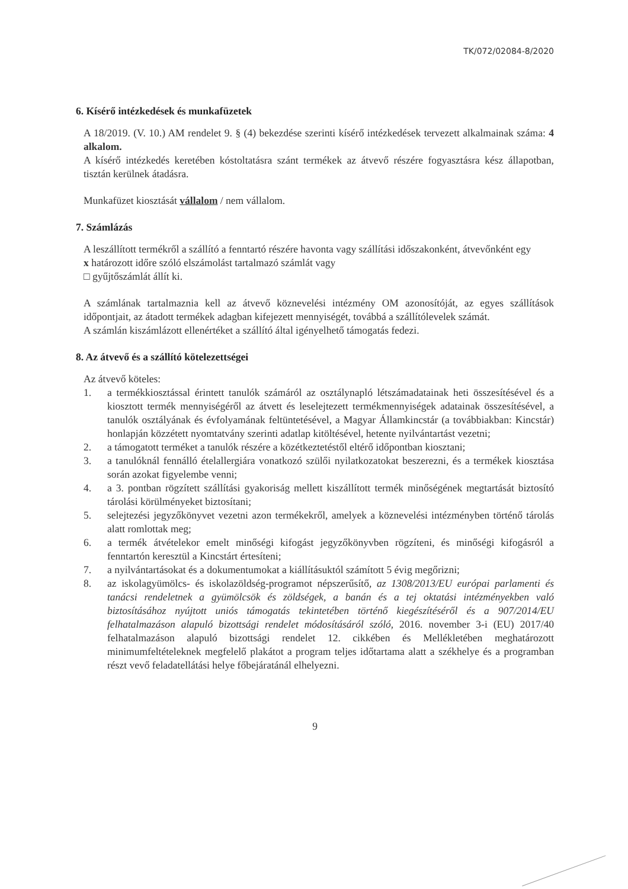TK/072/02084-8/2020
6. Kísérő intézkedések és munkafüzetek
A 18/2019. (V. 10.) AM rendelet 9. § (4) bekezdése szerinti kísérő intézkedések tervezett alkalmainak száma: 4 alkalom.
A kísérő intézkedés keretében kóstoltatásra szánt termékek az átvevő részére fogyasztásra kész állapotban, tisztán kerülnek átadásra.
Munkafüzet kiosztását vállalom / nem vállalom.
7. Számlázás
A leszállított termékről a szállító a fenntartó részére havonta vagy szállítási időszakonként, átvevőnként egy
x határozott időre szóló elszámolást tartalmazó számlát vagy
□ gyűjtőszámlát állít ki.
A számlának tartalmaznia kell az átvevő köznevelési intézmény OM azonosítóját, az egyes szállítások időpontjait, az átadott termékek adagban kifejezett mennyiségét, továbbá a szállítólevelek számát.
A számlán kiszámlázott ellenértéket a szállító által igényelhető támogatás fedezi.
8. Az átvevő és a szállító kötelezettségei
Az átvevő köteles:
1. a termékkiosztással érintett tanulók számáról az osztálynapló létszámadatainak heti összesítésével és a kiosztott termék mennyiségéről az átvett és leselejtezett termékmennyiségek adatainak összesítésével, a tanulók osztályának és évfolyamának feltüntetésével, a Magyar Államkincstár (a továbbiakban: Kincstár) honlapján közzétett nyomtatvány szerinti adatlap kitöltésével, hetente nyilvántartást vezetni;
2. a támogatott terméket a tanulók részére a közétkeztetéstől eltérő időpontban kiosztani;
3. a tanulóknál fennálló ételallergiára vonatkozó szülői nyilatkozatokat beszerezni, és a termékek kiosztása során azokat figyelembe venni;
4. a 3. pontban rögzített szállítási gyakoriság mellett kiszállított termék minőségének megtartását biztosító tárolási körülményeket biztosítani;
5. selejtezési jegyzőkönyvet vezetni azon termékekről, amelyek a köznevelési intézményben történő tárolás alatt romlottak meg;
6. a termék átvételekor emelt minőségi kifogást jegyzőkönyvben rögzíteni, és minőségi kifogásról a fenntartón keresztül a Kincstárt értesíteni;
7. a nyilvántartásokat és a dokumentumokat a kiállításuktól számított 5 évig megőrizni;
8. az iskolagyümölcs- és iskolazöldség-programot népszerűsítő, az 1308/2013/EU európai parlamenti és tanácsi rendeletnek a gyümölcsök és zöldségek, a banán és a tej oktatási intézményekben való biztosításához nyújtott uniós támogatás tekintetében történő kiegészítéséről és a 907/2014/EU felhatalmazáson alapuló bizottsági rendelet módosításáról szóló, 2016. november 3-i (EU) 2017/40 felhatalmazáson alapuló bizottsági rendelet 12. cikkében és Mellékletében meghatározott minimumfeltételeknek megfelelő plakátot a program teljes időtartama alatt a székhelye és a programban részt vevő feladatellátási helye főbejáratánál elhelyezni.
9